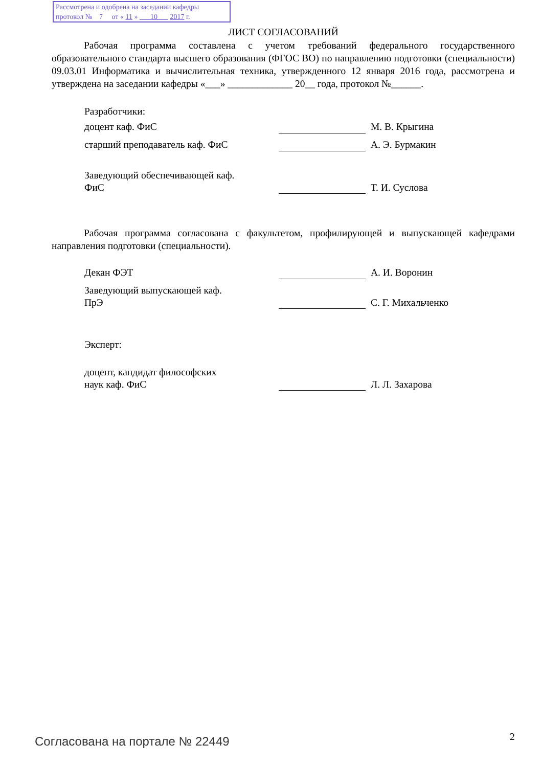Рассмотрена и одобрена на заседании кафедры
протокол № 7 от « 11 » 10 2017 г.
ЛИСТ СОГЛАСОВАНИЙ
Рабочая программа составлена с учетом требований федерального государственного образовательного стандарта высшего образования (ФГОС ВО) по направлению подготовки (специальности) 09.03.01 Информатика и вычислительная техника, утвержденного 12 января 2016 года, рассмотрена и утверждена на заседании кафедры «___» _____________ 20__ года, протокол №______.
Разработчики:
доцент каф. ФиС М. В. Крыгина
старший преподаватель каф. ФиС А. Э. Бурмакин
Заведующий обеспечивающей каф.
ФиС
Т. И. Суслова
Рабочая программа согласована с факультетом, профилирующей и выпускающей кафедрами направления подготовки (специальности).
Декан ФЭТ А. И. Воронин
Заведующий выпускающей каф.
ПрЭ
С. Г. Михальченко
Эксперт:
доцент, кандидат философских
наук каф. ФиС
Л. Л. Захарова
Согласована на портале № 22449 2